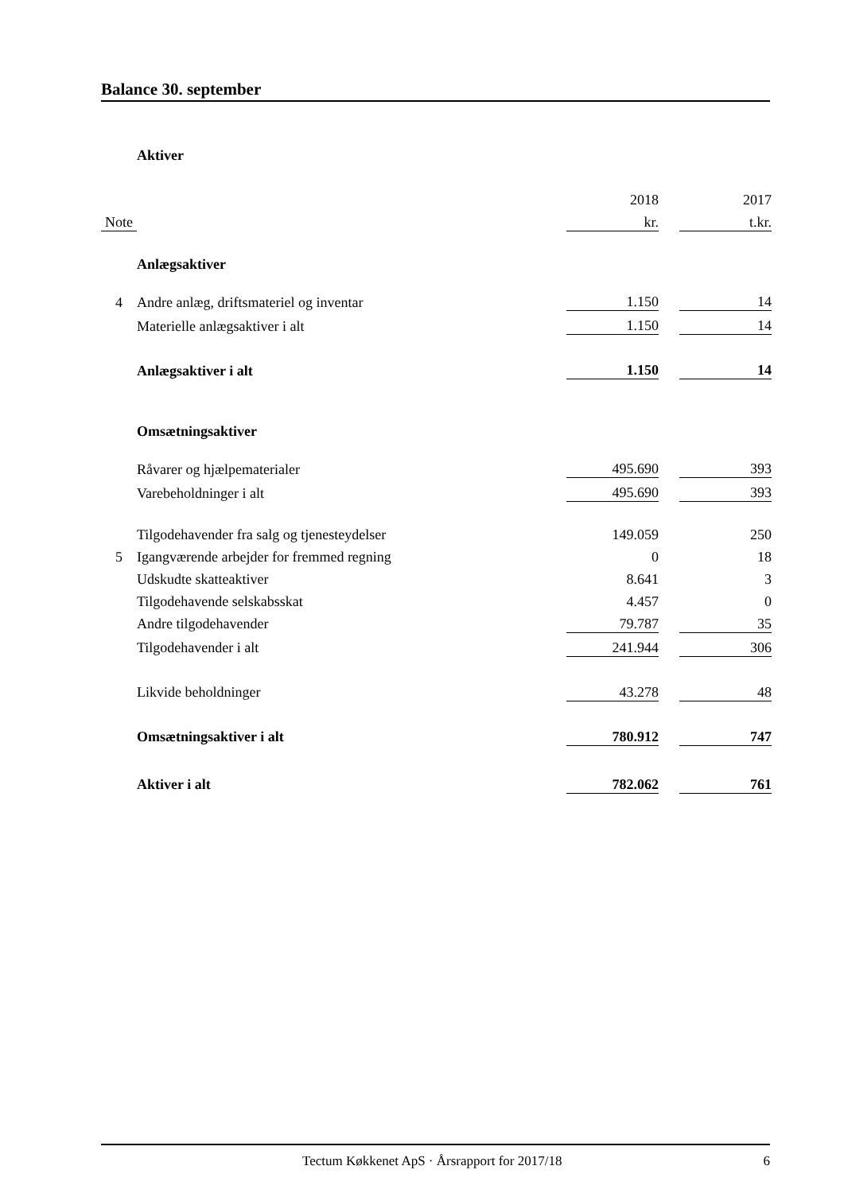Balance 30. september
| | Aktiver | | | |
| | | 2018 | | 2017 |
| Note | | kr. | | t.kr. |
| | Anlægsaktiver | | | |
| 4 | Andre anlæg, driftsmateriel og inventar | 1.150 | | 14 |
| | Materielle anlægsaktiver i alt | 1.150 | | 14 |
| | Anlægsaktiver i alt | 1.150 | | 14 |
| | Omsætningsaktiver | | | |
| | Råvarer og hjælpematerialer | 495.690 | | 393 |
| | Varebeholdninger i alt | 495.690 | | 393 |
| | Tilgodehavender fra salg og tjenesteydelser | 149.059 | | 250 |
| 5 | Igangværende arbejder for fremmed regning | 0 | | 18 |
| | Udskudte skatteaktiver | 8.641 | | 3 |
| | Tilgodehavende selskabsskat | 4.457 | | 0 |
| | Andre tilgodehavender | 79.787 | | 35 |
| | Tilgodehavender i alt | 241.944 | | 306 |
| | Likvide beholdninger | 43.278 | | 48 |
| | Omsætningsaktiver i alt | 780.912 | | 747 |
| | Aktiver i alt | 782.062 | | 761 |
Tectum Køkkenet ApS · Årsrapport for 2017/18 6